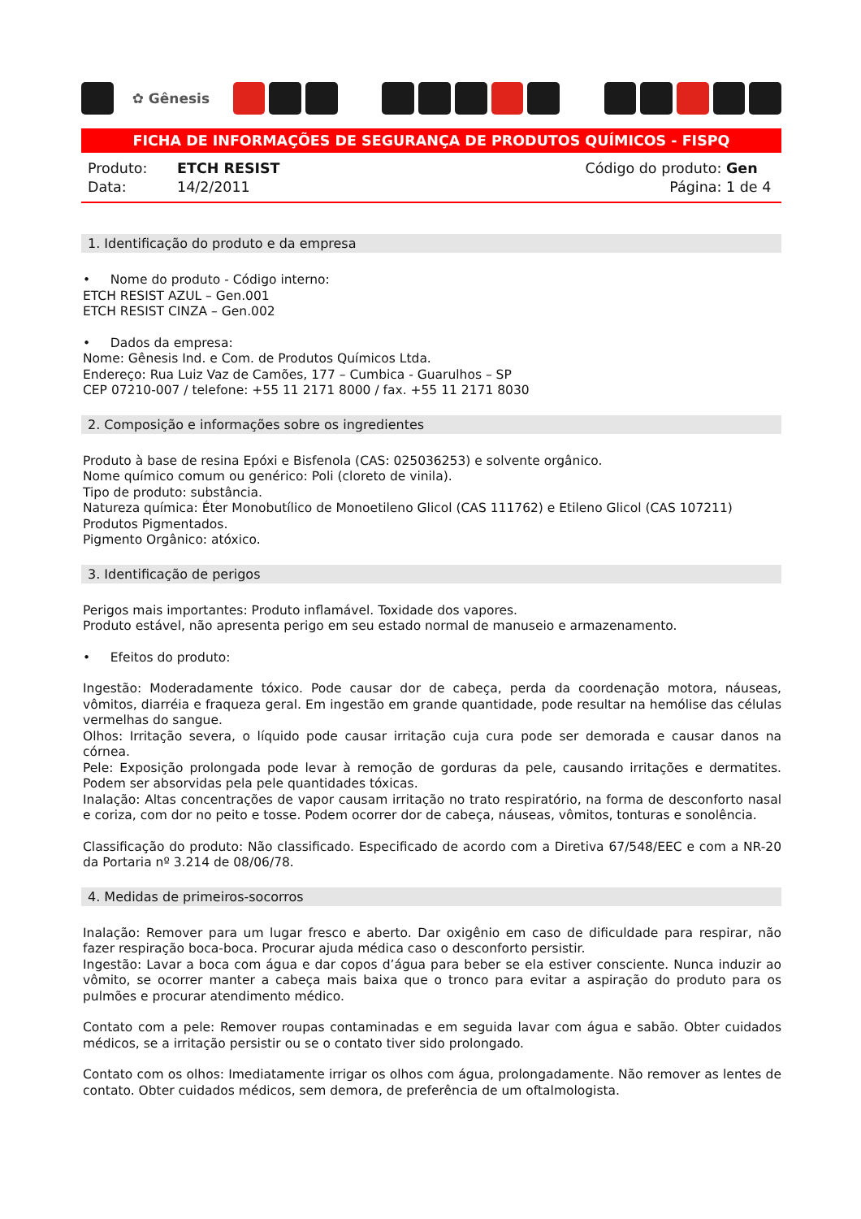✿ Gênesis
FICHA DE INFORMAÇÕES DE SEGURANÇA DE PRODUTOS QUÍMICOS - FISPQ
Produto: ETCH RESIST
Data: 14/2/2011
Código do produto: Gen
Página: 1 de 4
1. Identificação do produto e da empresa
• Nome do produto - Código interno:
ETCH RESIST AZUL – Gen.001
ETCH RESIST CINZA – Gen.002
• Dados da empresa:
Nome: Gênesis Ind. e Com. de Produtos Químicos Ltda.
Endereço: Rua Luiz Vaz de Camões, 177 – Cumbica - Guarulhos – SP
CEP 07210-007 / telefone: +55 11 2171 8000 / fax. +55 11 2171 8030
2. Composição e informações sobre os ingredientes
Produto à base de resina Epóxi e Bisfenola (CAS: 025036253) e solvente orgânico.
Nome químico comum ou genérico: Poli (cloreto de vinila).
Tipo de produto: substância.
Natureza química: Éter Monobutílico de Monoetileno Glicol (CAS 111762) e Etileno Glicol (CAS 107211)
Produtos Pigmentados.
Pigmento Orgânico: atóxico.
3. Identificação de perigos
Perigos mais importantes: Produto inflamável. Toxidade dos vapores.
Produto estável, não apresenta perigo em seu estado normal de manuseio e armazenamento.
• Efeitos do produto:
Ingestão: Moderadamente tóxico. Pode causar dor de cabeça, perda da coordenação motora, náuseas, vômitos, diarréia e fraqueza geral. Em ingestão em grande quantidade, pode resultar na hemólise das células vermelhas do sangue.
Olhos: Irritação severa, o líquido pode causar irritação cuja cura pode ser demorada e causar danos na córnea.
Pele: Exposição prolongada pode levar à remoção de gorduras da pele, causando irritações e dermatites. Podem ser absorvidas pela pele quantidades tóxicas.
Inalação: Altas concentrações de vapor causam irritação no trato respiratório, na forma de desconforto nasal e coriza, com dor no peito e tosse. Podem ocorrer dor de cabeça, náuseas, vômitos, tonturas e sonolência.
Classificação do produto: Não classificado. Especificado de acordo com a Diretiva 67/548/EEC e com a NR-20 da Portaria nº 3.214 de 08/06/78.
4. Medidas de primeiros-socorros
Inalação: Remover para um lugar fresco e aberto. Dar oxigênio em caso de dificuldade para respirar, não fazer respiração boca-boca. Procurar ajuda médica caso o desconforto persistir.
Ingestão: Lavar a boca com água e dar copos d’água para beber se ela estiver consciente. Nunca induzir ao vômito, se ocorrer manter a cabeça mais baixa que o tronco para evitar a aspiração do produto para os pulmões e procurar atendimento médico.
Contato com a pele: Remover roupas contaminadas e em seguida lavar com água e sabão. Obter cuidados médicos, se a irritação persistir ou se o contato tiver sido prolongado.
Contato com os olhos: Imediatamente irrigar os olhos com água, prolongadamente. Não remover as lentes de contato. Obter cuidados médicos, sem demora, de preferência de um oftalmologista.